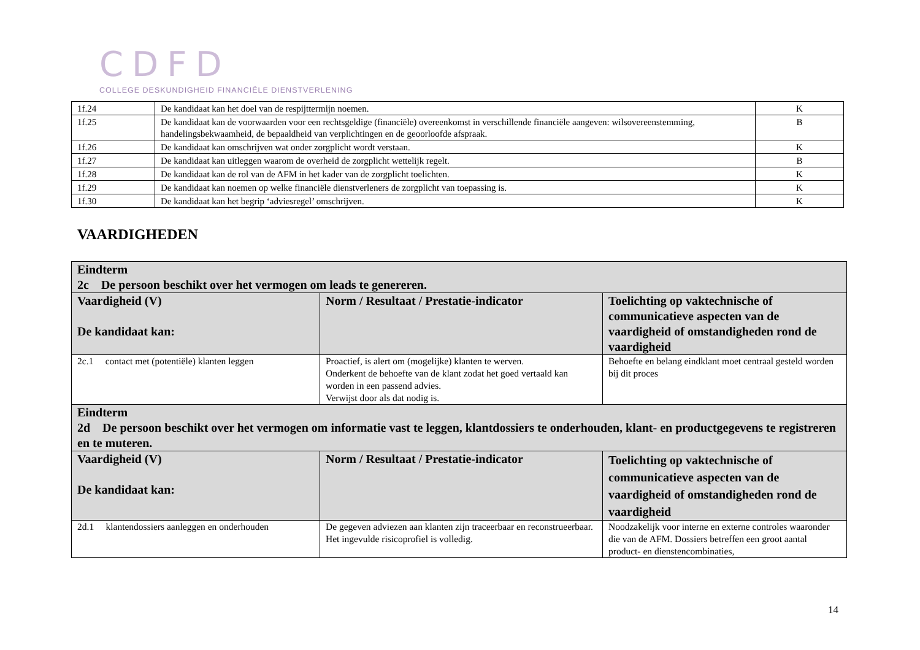CDFD
COLLEGE DESKUNDIGHEID FINANCIËLE DIENSTVERLENING
| 1f.24 | De kandidaat kan het doel van de respijttermijn noemen. | K |
| 1f.25 | De kandidaat kan de voorwaarden voor een rechtsgeldige (financiële) overeenkomst in verschillende financiële aangeven: wilsovereenstemming, handelingsbekwaamheid, de bepaaldheid van verplichtingen en de geoorloofde afspraak. | B |
| 1f.26 | De kandidaat kan omschrijven wat onder zorgplicht wordt verstaan. | K |
| 1f.27 | De kandidaat kan uitleggen waarom de overheid de zorgplicht wettelijk regelt. | B |
| 1f.28 | De kandidaat kan de rol van de AFM in het kader van de zorgplicht toelichten. | K |
| 1f.29 | De kandidaat kan noemen op welke financiële dienstverleners de zorgplicht van toepassing is. | K |
| 1f.30 | De kandidaat kan het begrip ‘adviesregel’ omschrijven. | K |
VAARDIGHEDEN
| Eindterm 2c De persoon beschikt over het vermogen om leads te genereren. | | |
| Vaardigheid (V) De kandidaat kan: | Norm / Resultaat / Prestatie-indicator | Toelichting op vaktechnische of communicatieve aspecten van de vaardigheid of omstandigheden rond de vaardigheid |
| 2c.1 contact met (potentiële) klanten leggen | Proactief, is alert om (mogelijke) klanten te werven. Onderkent de behoefte van de klant zodat het goed vertaald kan worden in een passend advies. Verwijst door als dat nodig is. | Behoefte en belang eindklant moet centraal gesteld worden bij dit proces |
| Eindterm 2d De persoon beschikt over het vermogen om informatie vast te leggen, klantdossiers te onderhouden, klant- en productgegevens te registreren en te muteren. | | |
| Vaardigheid (V) De kandidaat kan: | Norm / Resultaat / Prestatie-indicator | Toelichting op vaktechnische of communicatieve aspecten van de vaardigheid of omstandigheden rond de vaardigheid |
| 2d.1 klantendossiers aanleggen en onderhouden | De gegeven adviezen aan klanten zijn traceerbaar en reconstrueerbaar. Het ingevulde risicoprofiel is volledig. | Noodzakelijk voor interne en externe controles waaronder die van de AFM. Dossiers betreffen een groot aantal product- en dienstencombinaties, |
14